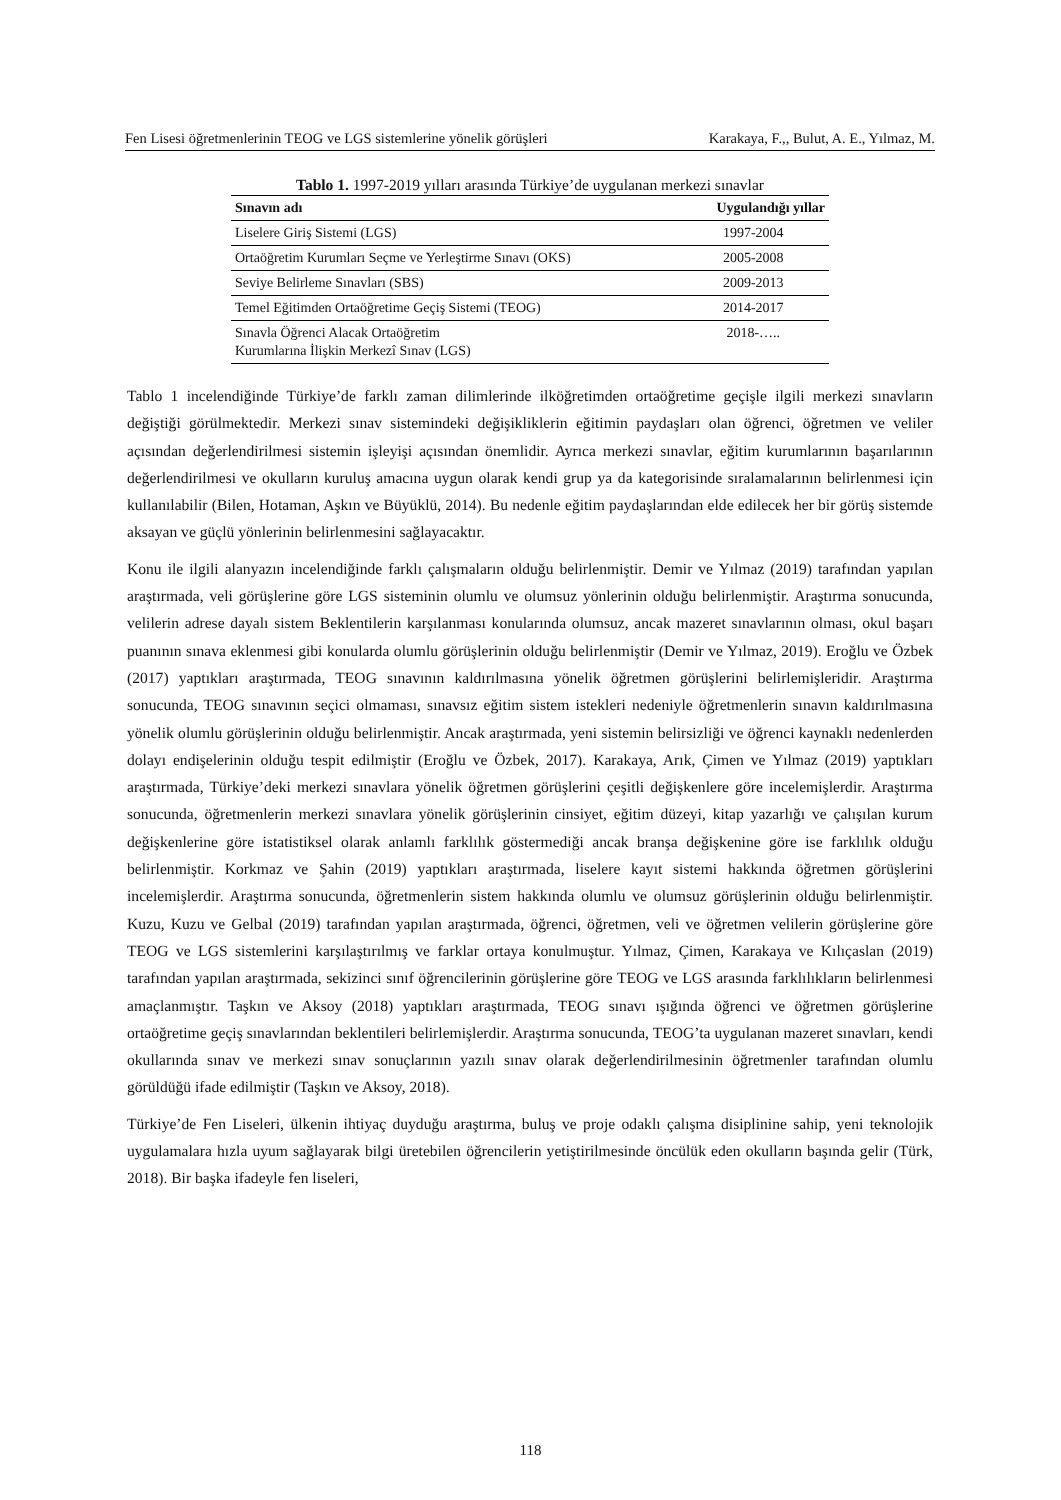Fen Lisesi öğretmenlerinin TEOG ve LGS sistemlerine yönelik görüşleri Karakaya, F.,, Bulut, A. E., Yılmaz, M.
Tablo 1. 1997-2019 yılları arasında Türkiye’de uygulanan merkezi sınavlar
| Sınavın adı | Uygulandığı yıllar |
| --- | --- |
| Liselere Giriş Sistemi (LGS) | 1997-2004 |
| Ortaöğretim Kurumları Seçme ve Yerleştirme Sınavı (OKS) | 2005-2008 |
| Seviye Belirleme Sınavları (SBS) | 2009-2013 |
| Temel Eğitimden Ortaöğretime Geçiş Sistemi (TEOG) | 2014-2017 |
| Sınavla Öğrenci Alacak Ortaöğretim Kurumlarına İlişkin Merkezî Sınav (LGS) | 2018-….. |
Tablo 1 incelendiğinde Türkiye’de farklı zaman dilimlerinde ilköğretimden ortaöğretime geçişle ilgili merkezi sınavların değiştiği görülmektedir. Merkezi sınav sistemindeki değişikliklerin eğitimin paydaşları olan öğrenci, öğretmen ve veliler açısından değerlendirilmesi sistemin işleyişi açısından önemlidir. Ayrıca merkezi sınavlar, eğitim kurumlarının başarılarının değerlendirilmesi ve okulların kuruluş amacına uygun olarak kendi grup ya da kategorisinde sıralamalarının belirlenmesi için kullanılabilir (Bilen, Hotaman, Aşkın ve Büyüklü, 2014). Bu nedenle eğitim paydaşlarından elde edilecek her bir görüş sistemde aksayan ve güçlü yönlerinin belirlenmesini sağlayacaktır.
Konu ile ilgili alanyazın incelendiğinde farklı çalışmaların olduğu belirlenmiştir. Demir ve Yılmaz (2019) tarafından yapılan araştırmada, veli görüşlerine göre LGS sisteminin olumlu ve olumsuz yönlerinin olduğu belirlenmiştir. Araştırma sonucunda, velilerin adrese dayalı sistem Beklentilerin karşılanması konularında olumsuz, ancak mazeret sınavlarının olması, okul başarı puanının sınava eklenmesi gibi konularda olumlu görüşlerinin olduğu belirlenmiştir (Demir ve Yılmaz, 2019). Eroğlu ve Özbek (2017) yaptıkları araştırmada, TEOG sınavının kaldırılmasına yönelik öğretmen görüşlerini belirlemişleridir. Araştırma sonucunda, TEOG sınavının seçici olmaması, sınavsız eğitim sistem istekleri nedeniyle öğretmenlerin sınavın kaldırılmasına yönelik olumlu görüşlerinin olduğu belirlenmiştir. Ancak araştırmada, yeni sistemin belirsizliği ve öğrenci kaynaklı nedenlerden dolayı endişelerinin olduğu tespit edilmiştir (Eroğlu ve Özbek, 2017). Karakaya, Arık, Çimen ve Yılmaz (2019) yaptıkları araştırmada, Türkiye’deki merkezi sınavlara yönelik öğretmen görüşlerini çeşitli değişkenlere göre incelemişlerdir. Araştırma sonucunda, öğretmenlerin merkezi sınavlara yönelik görüşlerinin cinsiyet, eğitim düzeyi, kitap yazarlığı ve çalışılan kurum değişkenlerine göre istatistiksel olarak anlamlı farklılık göstermediği ancak branşa değişkenine göre ise farklılık olduğu belirlenmiştir. Korkmaz ve Şahin (2019) yaptıkları araştırmada, liselere kayıt sistemi hakkında öğretmen görüşlerini incelemişlerdir. Araştırma sonucunda, öğretmenlerin sistem hakkında olumlu ve olumsuz görüşlerinin olduğu belirlenmiştir. Kuzu, Kuzu ve Gelbal (2019) tarafından yapılan araştırmada, öğrenci, öğretmen, veli ve öğretmen velilerin görüşlerine göre TEOG ve LGS sistemlerini karşılaştırılmış ve farklar ortaya konulmuştur. Yılmaz, Çimen, Karakaya ve Kılıçaslan (2019) tarafından yapılan araştırmada, sekizinci sınıf öğrencilerinin görüşlerine göre TEOG ve LGS arasında farklılıkların belirlenmesi amaçlanmıştır. Taşkın ve Aksoy (2018) yaptıkları araştırmada, TEOG sınavı ışığında öğrenci ve öğretmen görüşlerine ortaöğretime geçiş sınavlarından beklentileri belirlemişlerdir. Araştırma sonucunda, TEOG’ta uygulanan mazeret sınavları, kendi okullarında sınav ve merkezi sınav sonuçlarının yazılı sınav olarak değerlendirilmesinin öğretmenler tarafından olumlu görüldüğü ifade edilmiştir (Taşkın ve Aksoy, 2018).
Türkiye’de Fen Liseleri, ülkenin ihtiyaç duyduğu araştırma, buluş ve proje odaklı çalışma disiplinine sahip, yeni teknolojik uygulamalara hızla uyum sağlayarak bilgi üretebilen öğrencilerin yetiştirilmesinde öncülük eden okulların başında gelir (Türk, 2018). Bir başka ifadeyle fen liseleri,
118